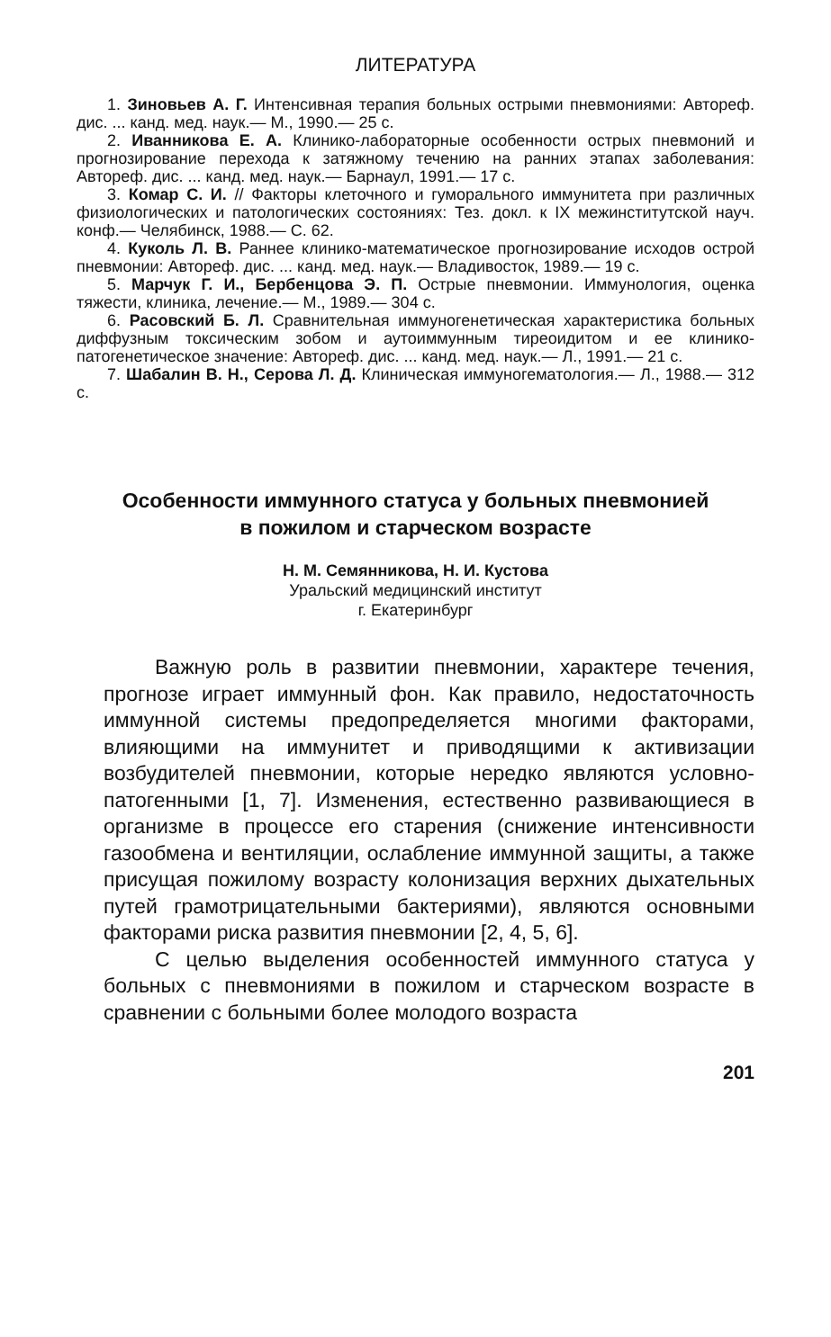ЛИТЕРАТУРА
1. Зиновьев А. Г. Интенсивная терапия больных острыми пневмониями: Автореф. дис. ... канд. мед. наук.— М., 1990.— 25 с.
2. Иванникова Е. А. Клинико-лабораторные особенности острых пневмоний и прогнозирование перехода к затяжному течению на ранних этапах заболевания: Автореф. дис. ... канд. мед. наук.— Барнаул, 1991.— 17 с.
3. Комар С. И. // Факторы клеточного и гуморального иммунитета при различных физиологических и патологических состояниях: Тез. докл. к IX межинститутской науч. конф.— Челябинск, 1988.— С. 62.
4. Куколь Л. В. Раннее клинико-математическое прогнозирование исходов острой пневмонии: Автореф. дис. ... канд. мед. наук.— Владивосток, 1989.— 19 с.
5. Марчук Г. И., Бербенцова Э. П. Острые пневмонии. Иммунология, оценка тяжести, клиника, лечение.— М., 1989.— 304 с.
6. Расовский Б. Л. Сравнительная иммуногенетическая характеристика больных диффузным токсическим зобом и аутоиммунным тиреоидитом и ее клинико-патогенетическое значение: Автореф. дис. ... канд. мед. наук.— Л., 1991.— 21 с.
7. Шабалин В. Н., Серова Л. Д. Клиническая иммуногематология.— Л., 1988.— 312 с.
Особенности иммунного статуса у больных пневмонией
в пожилом и старческом возрасте
Н. М. Семянникова, Н. И. Кустова
Уральский медицинский институт
г. Екатеринбург
Важную роль в развитии пневмонии, характере течения, прогнозе играет иммунный фон. Как правило, недостаточность иммунной системы предопределяется многими факторами, влияющими на иммунитет и приводящими к активизации возбудителей пневмонии, которые нередко являются условно-патогенными [1, 7]. Изменения, естественно развивающиеся в организме в процессе его старения (снижение интенсивности газообмена и вентиляции, ослабление иммунной защиты, а также присущая пожилому возрасту колонизация верхних дыхательных путей грамотрицательными бактериями), являются основными факторами риска развития пневмонии [2, 4, 5, 6].
С целью выделения особенностей иммунного статуса у больных с пневмониями в пожилом и старческом возрасте в сравнении с больными более молодого возраста
201